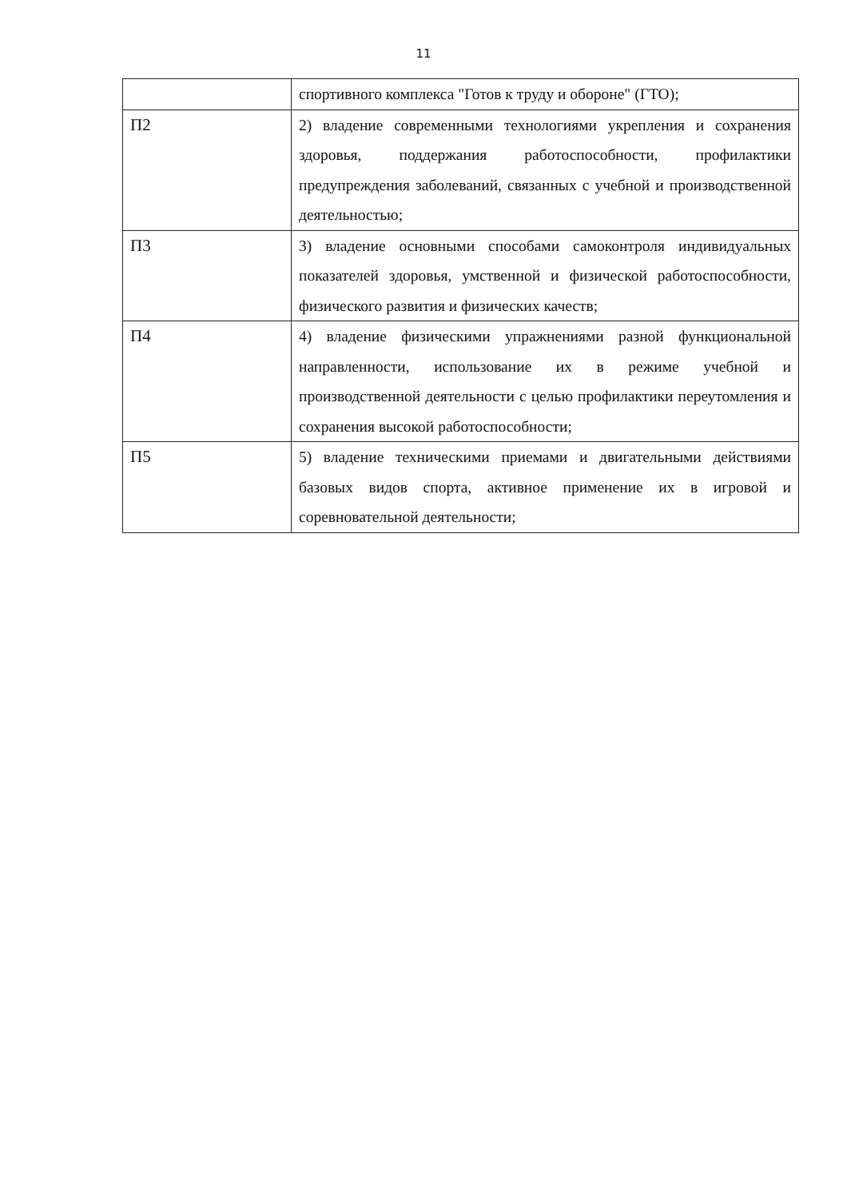11
| | спортивного комплекса "Готов к труду и обороне" (ГТО); |
| П2 | 2) владение современными технологиями укрепления и сохранения здоровья, поддержания работоспособности, профилактики предупреждения заболеваний, связанных с учебной и производственной деятельностью; |
| П3 | 3) владение основными способами самоконтроля индивидуальных показателей здоровья, умственной и физической работоспособности, физического развития и физических качеств; |
| П4 | 4) владение физическими упражнениями разной функциональной направленности, использование их в режиме учебной и производственной деятельности с целью профилактики переутомления и сохранения высокой работоспособности; |
| П5 | 5) владение техническими приемами и двигательными действиями базовых видов спорта, активное применение их в игровой и соревновательной деятельности; |